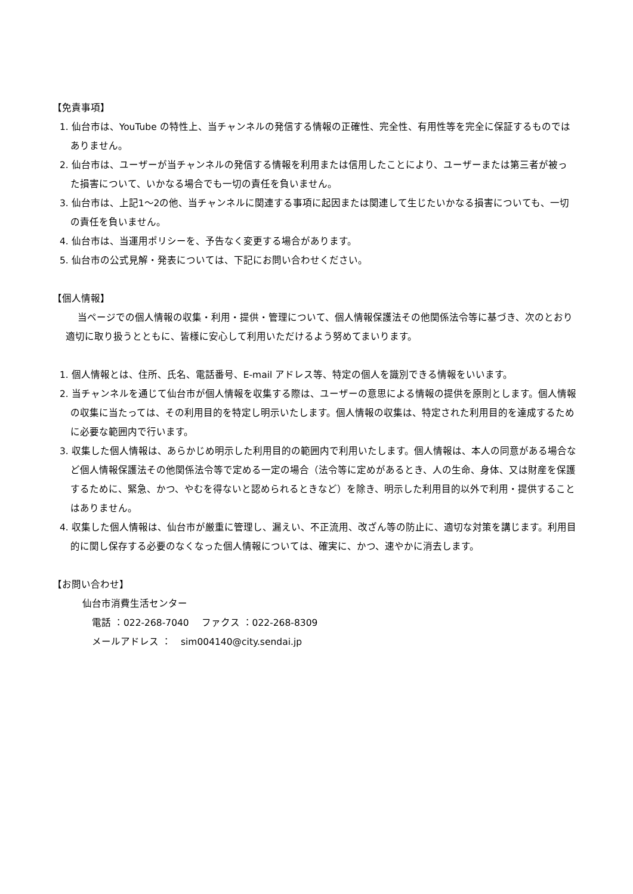【免責事項】
1. 仙台市は、YouTube の特性上、当チャンネルの発信する情報の正確性、完全性、有用性等を完全に保証するものではありません。
2. 仙台市は、ユーザーが当チャンネルの発信する情報を利用または信用したことにより、ユーザーまたは第三者が被った損害について、いかなる場合でも一切の責任を負いません。
3. 仙台市は、上記1～2の他、当チャンネルに関連する事項に起因または関連して生じたいかなる損害についても、一切の責任を負いません。
4. 仙台市は、当運用ポリシーを、予告なく変更する場合があります。
5. 仙台市の公式見解・発表については、下記にお問い合わせください。
【個人情報】
当ページでの個人情報の収集・利用・提供・管理について、個人情報保護法その他関係法令等に基づき、次のとおり適切に取り扱うとともに、皆様に安心して利用いただけるよう努めてまいります。
1. 個人情報とは、住所、氏名、電話番号、E-mail アドレス等、特定の個人を識別できる情報をいいます。
2. 当チャンネルを通じて仙台市が個人情報を収集する際は、ユーザーの意思による情報の提供を原則とします。個人情報の収集に当たっては、その利用目的を特定し明示いたします。個人情報の収集は、特定された利用目的を達成するために必要な範囲内で行います。
3. 収集した個人情報は、あらかじめ明示した利用目的の範囲内で利用いたします。個人情報は、本人の同意がある場合など個人情報保護法その他関係法令等で定める一定の場合（法令等に定めがあるとき、人の生命、身体、又は財産を保護するために、緊急、かつ、やむを得ないと認められるときなど）を除き、明示した利用目的以外で利用・提供することはありません。
4. 収集した個人情報は、仙台市が厳重に管理し、漏えい、不正流用、改ざん等の防止に、適切な対策を講じます。利用目的に関し保存する必要のなくなった個人情報については、確実に、かつ、速やかに消去します。
【お問い合わせ】
仙台市消費生活センター
電話 ：022-268-7040　 ファクス ：022-268-8309
メールアドレス ：　sim004140@city.sendai.jp